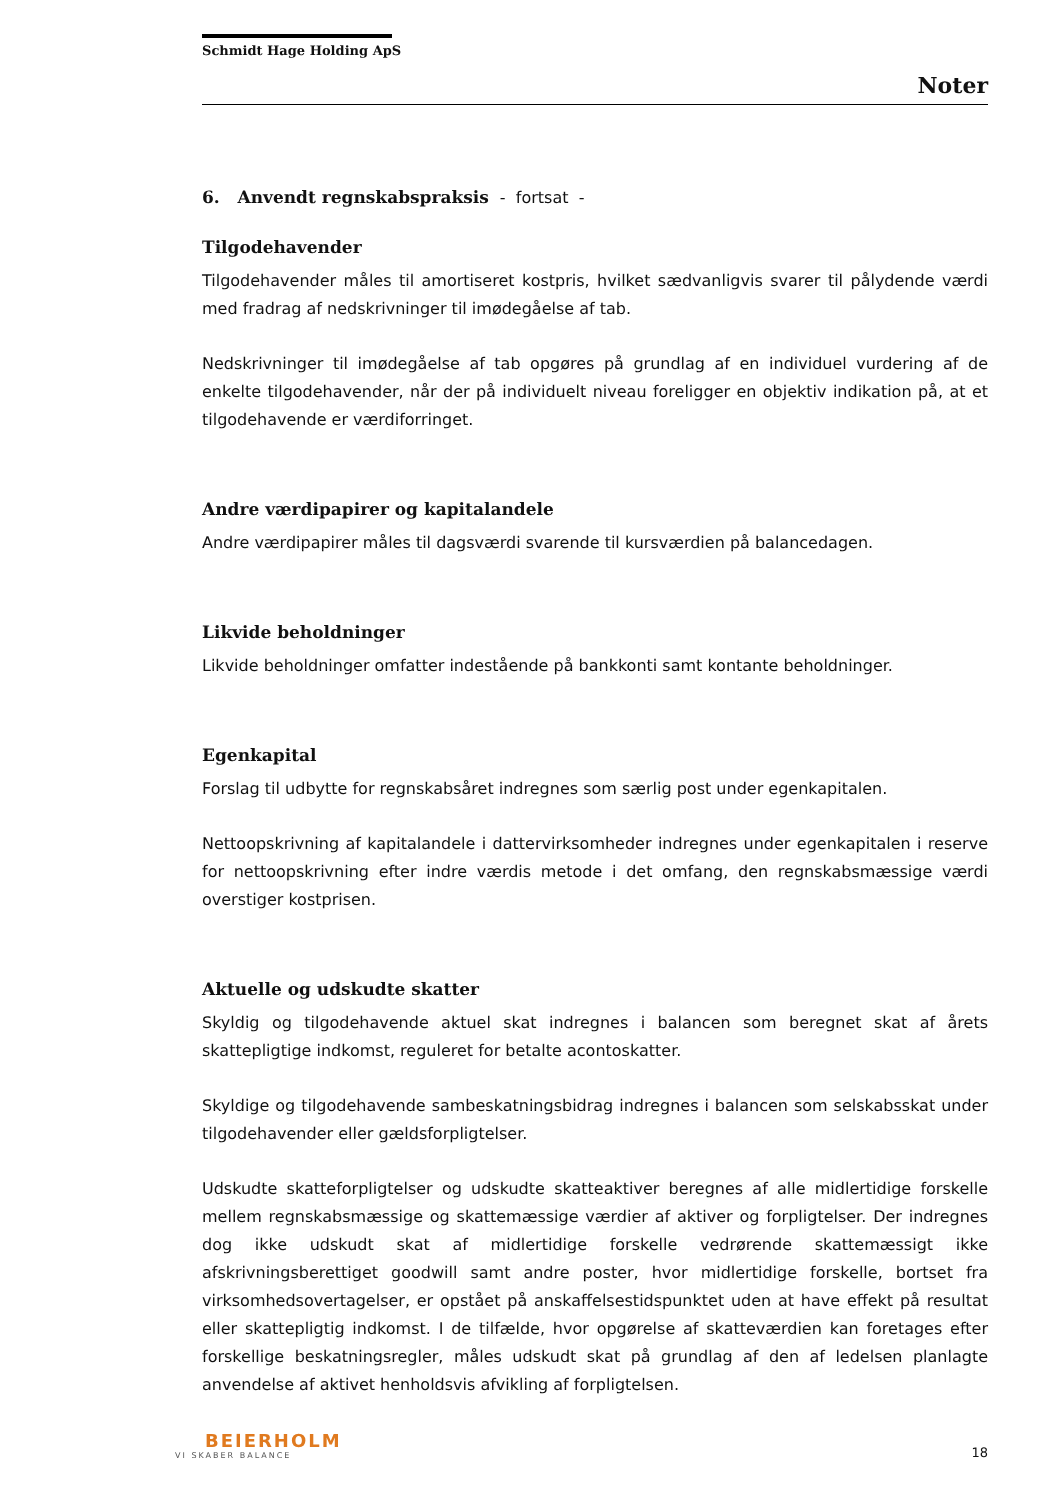Schmidt Hage Holding ApS
Noter
6. Anvendt regnskabspraksis - fortsat -
Tilgodehavender
Tilgodehavender måles til amortiseret kostpris, hvilket sædvanligvis svarer til pålydende værdi med fradrag af nedskrivninger til imødegåelse af tab.
Nedskrivninger til imødegåelse af tab opgøres på grundlag af en individuel vurdering af de enkelte tilgodehavender, når der på individuelt niveau foreligger en objektiv indikation på, at et tilgodehavende er værdiforringet.
Andre værdipapirer og kapitalandele
Andre værdipapirer måles til dagsværdi svarende til kursværdien på balancedagen.
Likvide beholdninger
Likvide beholdninger omfatter indestående på bankkonti samt kontante beholdninger.
Egenkapital
Forslag til udbytte for regnskabsåret indregnes som særlig post under egenkapitalen.
Nettoopskrivning af kapitalandele i dattervirksomheder indregnes under egenkapitalen i reserve for nettoopskrivning efter indre værdis metode i det omfang, den regnskabsmæssige værdi overstiger kostprisen.
Aktuelle og udskudte skatter
Skyldig og tilgodehavende aktuel skat indregnes i balancen som beregnet skat af årets skattepligtige indkomst, reguleret for betalte acontoskatter.
Skyldige og tilgodehavende sambeskatningsbidrag indregnes i balancen som selskabsskat under tilgodehavender eller gældsforpligtelser.
Udskudte skatteforpligtelser og udskudte skatteaktiver beregnes af alle midlertidige forskelle mellem regnskabsmæssige og skattemæssige værdier af aktiver og forpligtelser. Der indregnes dog ikke udskudt skat af midlertidige forskelle vedrørende skattemæssigt ikke afskrivningsberettiget goodwill samt andre poster, hvor midlertidige forskelle, bortset fra virksomhedsovertagelser, er opstået på anskaffelsestidspunktet uden at have effekt på resultat eller skattepligtig indkomst. I de tilfælde, hvor opgørelse af skatteværdien kan foretages efter forskellige beskatningsregler, måles udskudt skat på grundlag af den af ledelsen planlagte anvendelse af aktivet henholdsvis afvikling af forpligtelsen.
BEIERHOLM
VI SKABER BALANCE
18